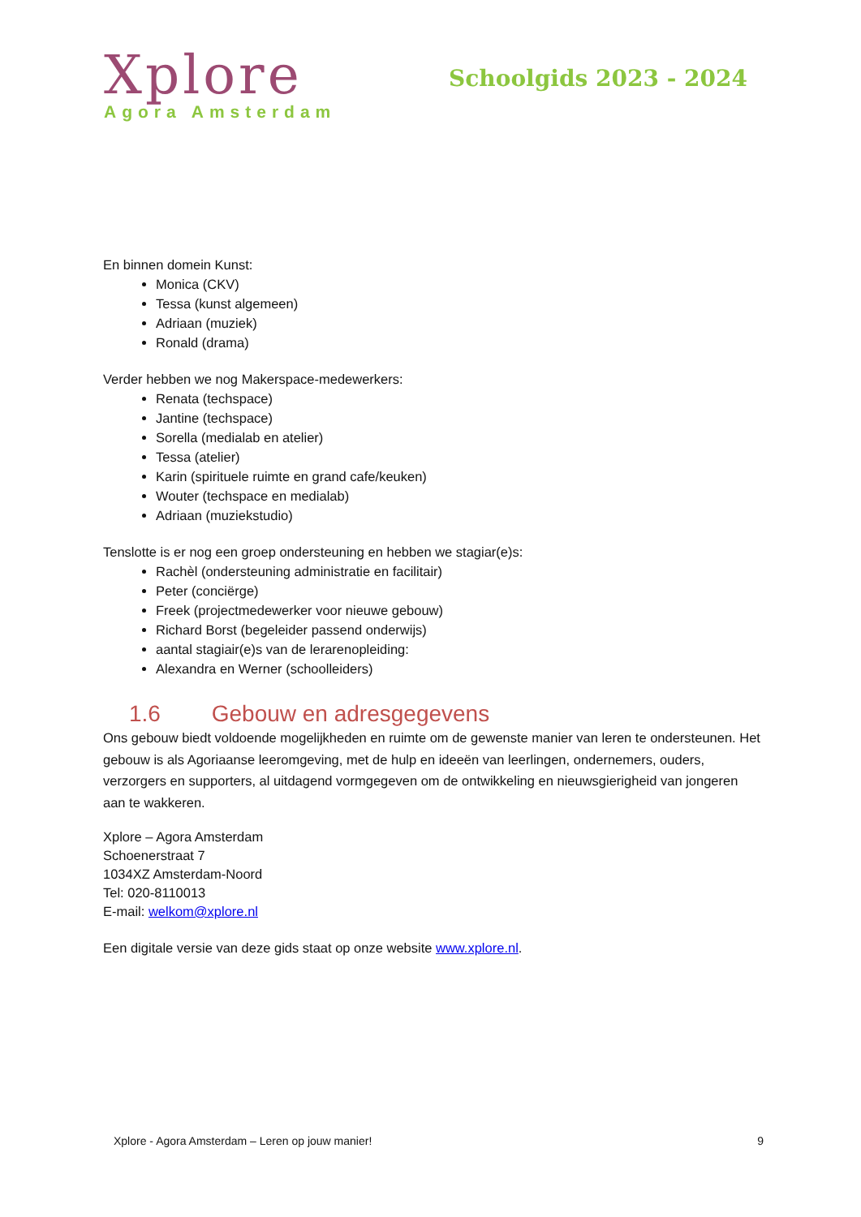Xplore
Agora Amsterdam
Schoolgids 2023 - 2024
En binnen domein Kunst:
Monica (CKV)
Tessa (kunst algemeen)
Adriaan (muziek)
Ronald (drama)
Verder hebben we nog Makerspace-medewerkers:
Renata (techspace)
Jantine (techspace)
Sorella (medialab en atelier)
Tessa (atelier)
Karin (spirituele ruimte en grand cafe/keuken)
Wouter (techspace en medialab)
Adriaan (muziekstudio)
Tenslotte is er nog een groep ondersteuning en hebben we stagiar(e)s:
Rachèl (ondersteuning administratie en facilitair)
Peter (conciërge)
Freek (projectmedewerker voor nieuwe gebouw)
Richard Borst (begeleider passend onderwijs)
aantal stagiair(e)s van de lerarenopleiding:
Alexandra en Werner (schoolleiders)
1.6 Gebouw en adresgegevens
Ons gebouw biedt voldoende mogelijkheden en ruimte om de gewenste manier van leren te ondersteunen. Het gebouw is als Agoriaanse leeromgeving, met de hulp en ideeën van leerlingen, ondernemers, ouders, verzorgers en supporters, al uitdagend vormgegeven om de ontwikkeling en nieuwsgierigheid van jongeren aan te wakkeren.
Xplore – Agora Amsterdam
Schoenerstraat 7
1034XZ Amsterdam-Noord
Tel: 020-8110013
E-mail: welkom@xplore.nl
Een digitale versie van deze gids staat op onze website www.xplore.nl.
Xplore - Agora Amsterdam – Leren op jouw manier! 9